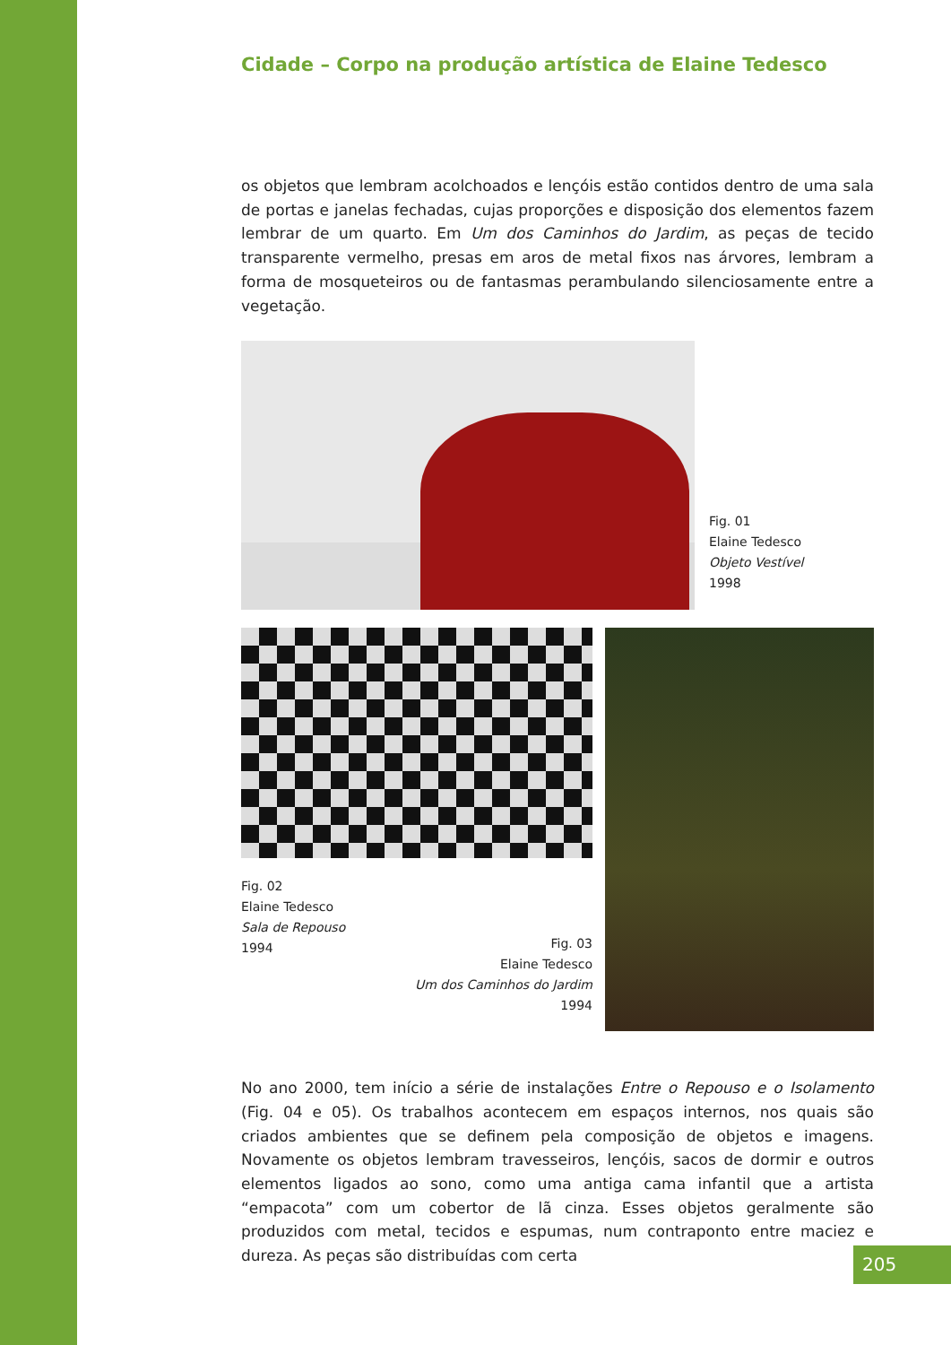Cidade – Corpo na produção artística de Elaine Tedesco
os objetos que lembram acolchoados e lençóis estão contidos dentro de uma sala de portas e janelas fechadas, cujas proporções e disposição dos elementos fazem lembrar de um quarto. Em Um dos Caminhos do Jardim, as peças de tecido transparente vermelho, presas em aros de metal fixos nas árvores, lembram a forma de mosqueteiros ou de fantasmas perambulando silenciosamente entre a vegetação.
Fig. 01
Elaine Tedesco
Objeto Vestível
1998
Fig. 02
Elaine Tedesco
Sala de Repouso
1994
Fig. 03
Elaine Tedesco
Um dos Caminhos do Jardim
1994
No ano 2000, tem início a série de instalações Entre o Repouso e o Isolamento (Fig. 04 e 05). Os trabalhos acontecem em espaços internos, nos quais são criados ambientes que se definem pela composição de objetos e imagens. Novamente os objetos lembram travesseiros, lençóis, sacos de dormir e outros elementos ligados ao sono, como uma antiga cama infantil que a artista “empacota” com um cobertor de lã cinza. Esses objetos geralmente são produzidos com metal, tecidos e espumas, num contraponto entre maciez e dureza. As peças são distribuídas com certa
205